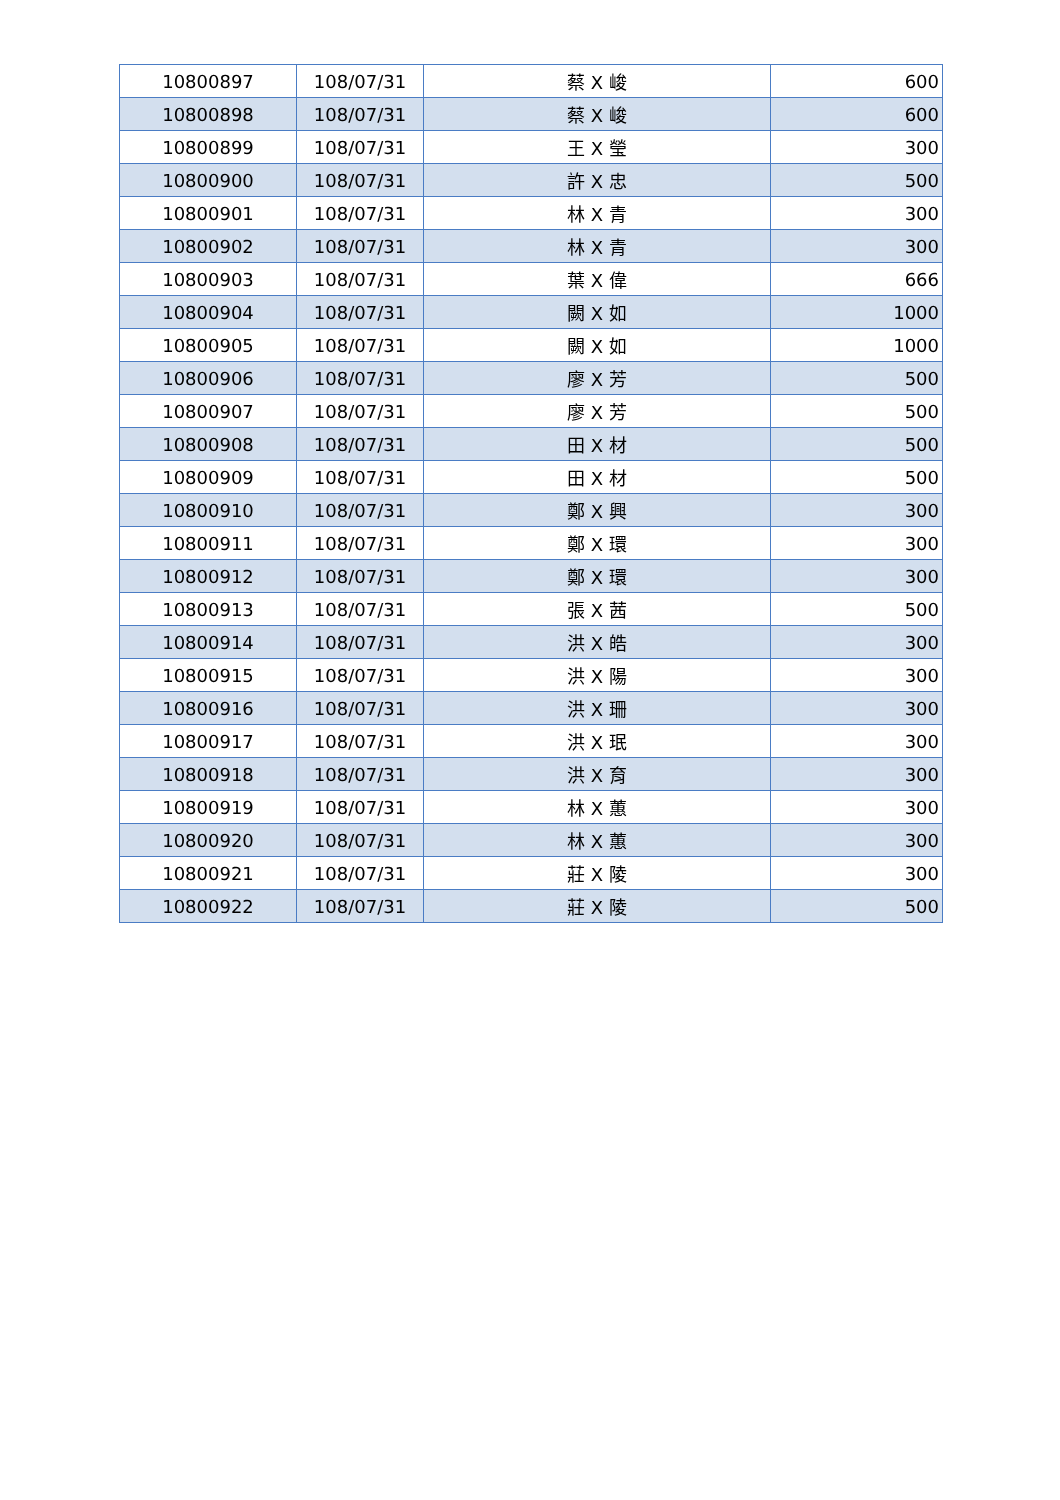| 10800897 | 108/07/31 | 蔡 X 峻 | 600 |
| 10800898 | 108/07/31 | 蔡 X 峻 | 600 |
| 10800899 | 108/07/31 | 王 X 瑩 | 300 |
| 10800900 | 108/07/31 | 許 X 忠 | 500 |
| 10800901 | 108/07/31 | 林 X 青 | 300 |
| 10800902 | 108/07/31 | 林 X 青 | 300 |
| 10800903 | 108/07/31 | 葉 X 偉 | 666 |
| 10800904 | 108/07/31 | 闕 X 如 | 1000 |
| 10800905 | 108/07/31 | 闕 X 如 | 1000 |
| 10800906 | 108/07/31 | 廖 X 芳 | 500 |
| 10800907 | 108/07/31 | 廖 X 芳 | 500 |
| 10800908 | 108/07/31 | 田 X 材 | 500 |
| 10800909 | 108/07/31 | 田 X 材 | 500 |
| 10800910 | 108/07/31 | 鄭 X 興 | 300 |
| 10800911 | 108/07/31 | 鄭 X 環 | 300 |
| 10800912 | 108/07/31 | 鄭 X 環 | 300 |
| 10800913 | 108/07/31 | 張 X 茜 | 500 |
| 10800914 | 108/07/31 | 洪 X 皓 | 300 |
| 10800915 | 108/07/31 | 洪 X 陽 | 300 |
| 10800916 | 108/07/31 | 洪 X 珊 | 300 |
| 10800917 | 108/07/31 | 洪 X 珉 | 300 |
| 10800918 | 108/07/31 | 洪 X 育 | 300 |
| 10800919 | 108/07/31 | 林 X 蕙 | 300 |
| 10800920 | 108/07/31 | 林 X 蕙 | 300 |
| 10800921 | 108/07/31 | 莊 X 陵 | 300 |
| 10800922 | 108/07/31 | 莊 X 陵 | 500 |